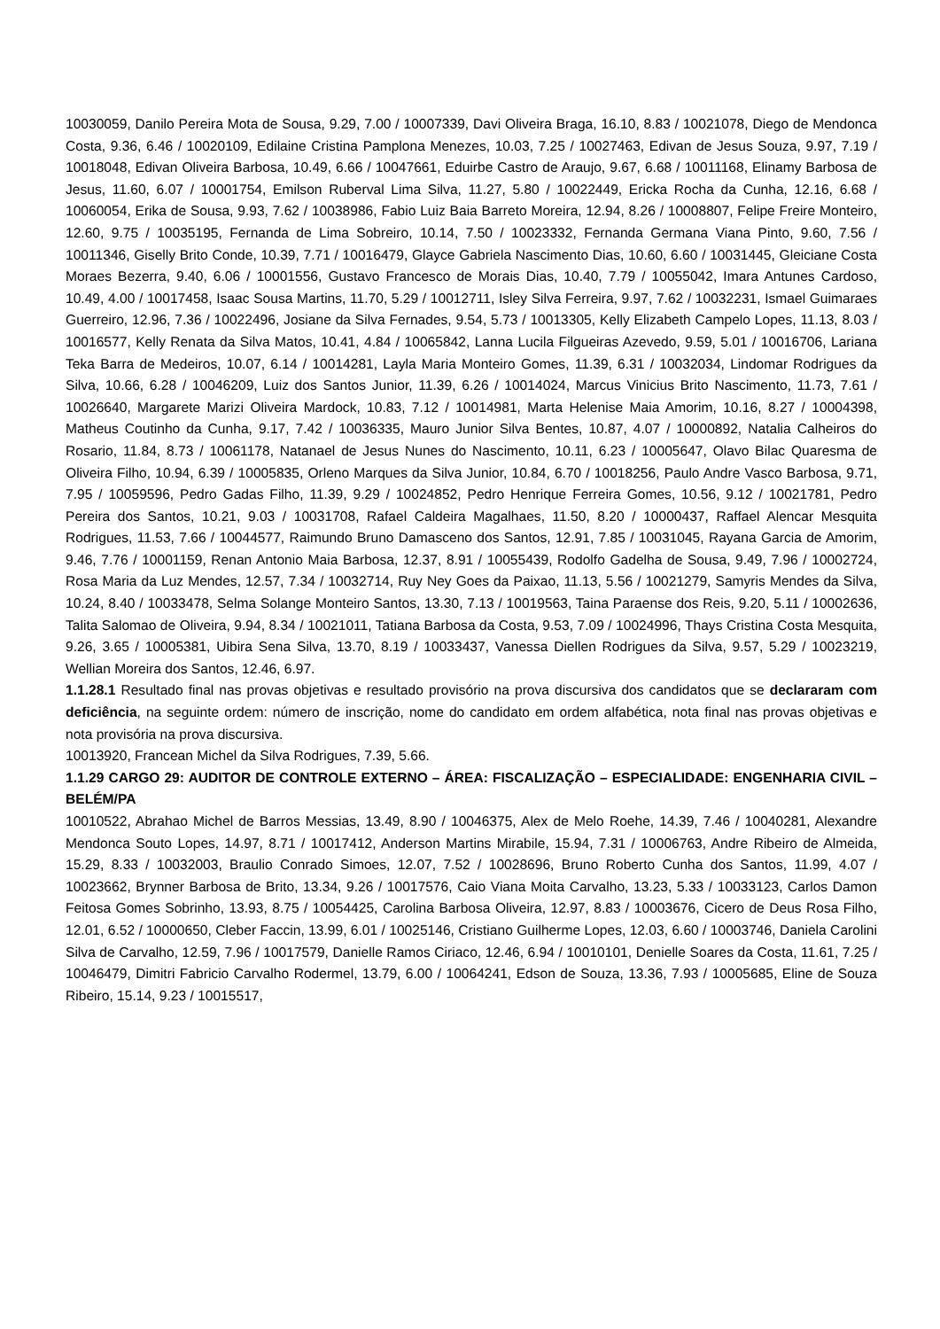10030059, Danilo Pereira Mota de Sousa, 9.29, 7.00 / 10007339, Davi Oliveira Braga, 16.10, 8.83 / 10021078, Diego de Mendonca Costa, 9.36, 6.46 / 10020109, Edilaine Cristina Pamplona Menezes, 10.03, 7.25 / 10027463, Edivan de Jesus Souza, 9.97, 7.19 / 10018048, Edivan Oliveira Barbosa, 10.49, 6.66 / 10047661, Eduirbe Castro de Araujo, 9.67, 6.68 / 10011168, Elinamy Barbosa de Jesus, 11.60, 6.07 / 10001754, Emilson Ruberval Lima Silva, 11.27, 5.80 / 10022449, Ericka Rocha da Cunha, 12.16, 6.68 / 10060054, Erika de Sousa, 9.93, 7.62 / 10038986, Fabio Luiz Baia Barreto Moreira, 12.94, 8.26 / 10008807, Felipe Freire Monteiro, 12.60, 9.75 / 10035195, Fernanda de Lima Sobreiro, 10.14, 7.50 / 10023332, Fernanda Germana Viana Pinto, 9.60, 7.56 / 10011346, Giselly Brito Conde, 10.39, 7.71 / 10016479, Glayce Gabriela Nascimento Dias, 10.60, 6.60 / 10031445, Gleiciane Costa Moraes Bezerra, 9.40, 6.06 / 10001556, Gustavo Francesco de Morais Dias, 10.40, 7.79 / 10055042, Imara Antunes Cardoso, 10.49, 4.00 / 10017458, Isaac Sousa Martins, 11.70, 5.29 / 10012711, Isley Silva Ferreira, 9.97, 7.62 / 10032231, Ismael Guimaraes Guerreiro, 12.96, 7.36 / 10022496, Josiane da Silva Fernades, 9.54, 5.73 / 10013305, Kelly Elizabeth Campelo Lopes, 11.13, 8.03 / 10016577, Kelly Renata da Silva Matos, 10.41, 4.84 / 10065842, Lanna Lucila Filgueiras Azevedo, 9.59, 5.01 / 10016706, Lariana Teka Barra de Medeiros, 10.07, 6.14 / 10014281, Layla Maria Monteiro Gomes, 11.39, 6.31 / 10032034, Lindomar Rodrigues da Silva, 10.66, 6.28 / 10046209, Luiz dos Santos Junior, 11.39, 6.26 / 10014024, Marcus Vinicius Brito Nascimento, 11.73, 7.61 / 10026640, Margarete Marizi Oliveira Mardock, 10.83, 7.12 / 10014981, Marta Helenise Maia Amorim, 10.16, 8.27 / 10004398, Matheus Coutinho da Cunha, 9.17, 7.42 / 10036335, Mauro Junior Silva Bentes, 10.87, 4.07 / 10000892, Natalia Calheiros do Rosario, 11.84, 8.73 / 10061178, Natanael de Jesus Nunes do Nascimento, 10.11, 6.23 / 10005647, Olavo Bilac Quaresma de Oliveira Filho, 10.94, 6.39 / 10005835, Orleno Marques da Silva Junior, 10.84, 6.70 / 10018256, Paulo Andre Vasco Barbosa, 9.71, 7.95 / 10059596, Pedro Gadas Filho, 11.39, 9.29 / 10024852, Pedro Henrique Ferreira Gomes, 10.56, 9.12 / 10021781, Pedro Pereira dos Santos, 10.21, 9.03 / 10031708, Rafael Caldeira Magalhaes, 11.50, 8.20 / 10000437, Raffael Alencar Mesquita Rodrigues, 11.53, 7.66 / 10044577, Raimundo Bruno Damasceno dos Santos, 12.91, 7.85 / 10031045, Rayana Garcia de Amorim, 9.46, 7.76 / 10001159, Renan Antonio Maia Barbosa, 12.37, 8.91 / 10055439, Rodolfo Gadelha de Sousa, 9.49, 7.96 / 10002724, Rosa Maria da Luz Mendes, 12.57, 7.34 / 10032714, Ruy Ney Goes da Paixao, 11.13, 5.56 / 10021279, Samyris Mendes da Silva, 10.24, 8.40 / 10033478, Selma Solange Monteiro Santos, 13.30, 7.13 / 10019563, Taina Paraense dos Reis, 9.20, 5.11 / 10002636, Talita Salomao de Oliveira, 9.94, 8.34 / 10021011, Tatiana Barbosa da Costa, 9.53, 7.09 / 10024996, Thays Cristina Costa Mesquita, 9.26, 3.65 / 10005381, Uibira Sena Silva, 13.70, 8.19 / 10033437, Vanessa Diellen Rodrigues da Silva, 9.57, 5.29 / 10023219, Wellian Moreira dos Santos, 12.46, 6.97.
1.1.28.1 Resultado final nas provas objetivas e resultado provisório na prova discursiva dos candidatos que se declararam com deficiência, na seguinte ordem: número de inscrição, nome do candidato em ordem alfabética, nota final nas provas objetivas e nota provisória na prova discursiva.
10013920, Francean Michel da Silva Rodrigues, 7.39, 5.66.
1.1.29 CARGO 29: AUDITOR DE CONTROLE EXTERNO – ÁREA: FISCALIZAÇÃO – ESPECIALIDADE: ENGENHARIA CIVIL – BELÉM/PA
10010522, Abrahao Michel de Barros Messias, 13.49, 8.90 / 10046375, Alex de Melo Roehe, 14.39, 7.46 / 10040281, Alexandre Mendonca Souto Lopes, 14.97, 8.71 / 10017412, Anderson Martins Mirabile, 15.94, 7.31 / 10006763, Andre Ribeiro de Almeida, 15.29, 8.33 / 10032003, Braulio Conrado Simoes, 12.07, 7.52 / 10028696, Bruno Roberto Cunha dos Santos, 11.99, 4.07 / 10023662, Brynner Barbosa de Brito, 13.34, 9.26 / 10017576, Caio Viana Moita Carvalho, 13.23, 5.33 / 10033123, Carlos Damon Feitosa Gomes Sobrinho, 13.93, 8.75 / 10054425, Carolina Barbosa Oliveira, 12.97, 8.83 / 10003676, Cicero de Deus Rosa Filho, 12.01, 6.52 / 10000650, Cleber Faccin, 13.99, 6.01 / 10025146, Cristiano Guilherme Lopes, 12.03, 6.60 / 10003746, Daniela Carolini Silva de Carvalho, 12.59, 7.96 / 10017579, Danielle Ramos Ciriaco, 12.46, 6.94 / 10010101, Denielle Soares da Costa, 11.61, 7.25 / 10046479, Dimitri Fabricio Carvalho Rodermel, 13.79, 6.00 / 10064241, Edson de Souza, 13.36, 7.93 / 10005685, Eline de Souza Ribeiro, 15.14, 9.23 / 10015517,